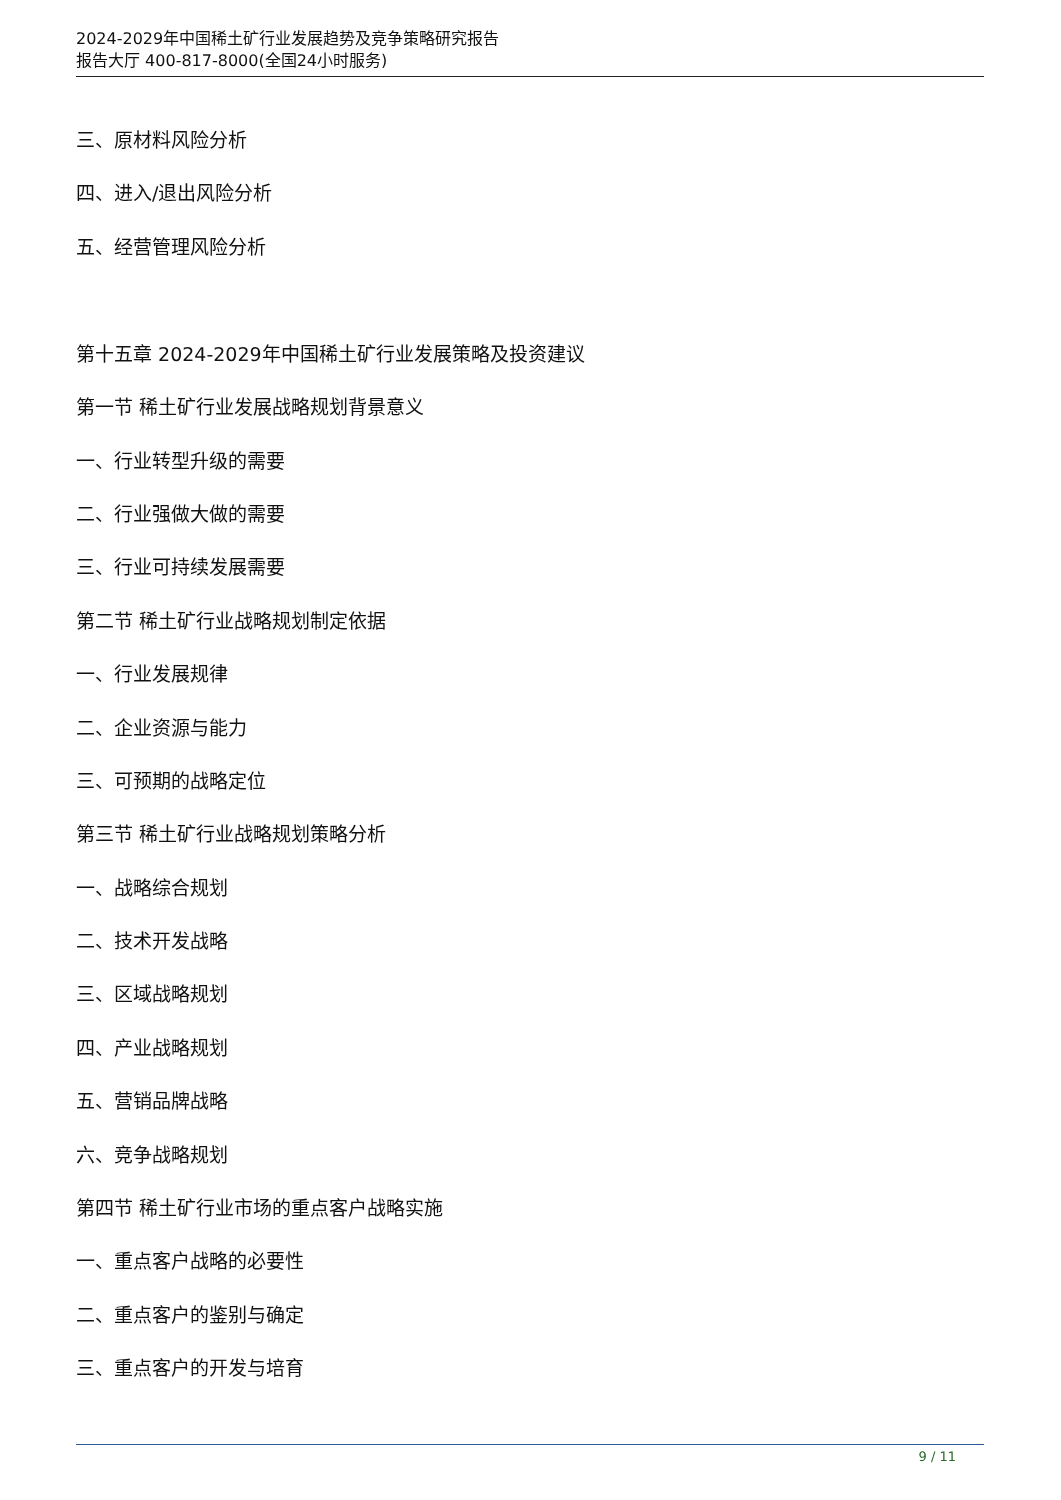2024-2029年中国稀土矿行业发展趋势及竞争策略研究报告
报告大厅 400-817-8000(全国24小时服务)
三、原材料风险分析
四、进入/退出风险分析
五、经营管理风险分析
第十五章 2024-2029年中国稀土矿行业发展策略及投资建议
第一节 稀土矿行业发展战略规划背景意义
一、行业转型升级的需要
二、行业强做大做的需要
三、行业可持续发展需要
第二节 稀土矿行业战略规划制定依据
一、行业发展规律
二、企业资源与能力
三、可预期的战略定位
第三节 稀土矿行业战略规划策略分析
一、战略综合规划
二、技术开发战略
三、区域战略规划
四、产业战略规划
五、营销品牌战略
六、竞争战略规划
第四节 稀土矿行业市场的重点客户战略实施
一、重点客户战略的必要性
二、重点客户的鉴别与确定
三、重点客户的开发与培育
9 / 11